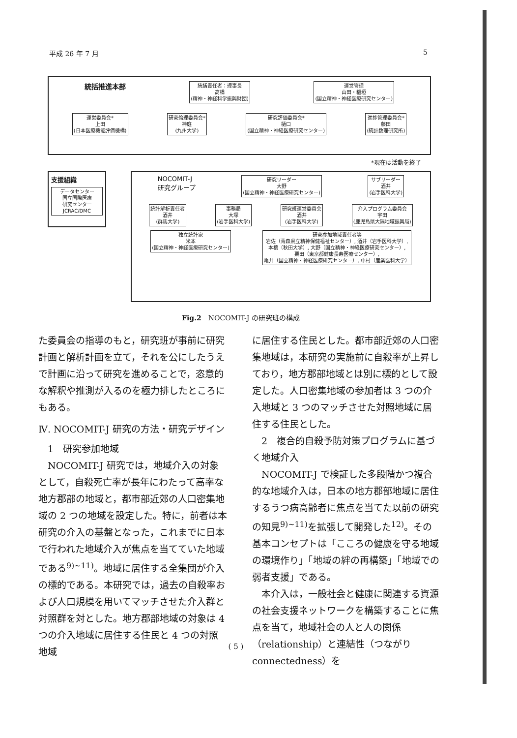平成 26 年 7 月 5
統括推進本部
統括責任者：理事長
高橋
(精神・神経科学振興財団)
運営管理
山田・稲垣
(国立精神・神経医療研究センター)
運営委員会*
上田
(日本医療機能評価機構)
研究倫理委員会*
神庭
(九州大学)
研究評価委員会*
樋口
(国立精神・神経医療研究センター)
進捗管理委員会*
藤田
(統計数理研究所)
*現在は活動を終了
支援組織
データセンター
国立国際医療
研究センター
JCRAC/DMC
NOCOMIT-J
研究グループ
研究リーダー
大野
(国立精神・神経医療研究センター)
サブリーダー
酒井
(岩手医科大学)
統計解析責任者
酒井
(群馬大学)
事務局
大塚
(岩手医科大学)
研究班運営委員会
酒井
(岩手医科大学)
介入プログラム委員会
宇田
(鹿児島県大隅地域振興局)
独立統計家
米本
(国立精神・神経医療研究センター)
研究参加地域責任者等
岩佐（青森県立精神保健福祉センター）, 酒井（岩手医科大学）,
本橋（秋田大学）, 大野（国立精神・神経医療研究センター）,
粟田（東京都健康長寿医療センター）,
亀井（国立精神・神経医療研究センター）, 中村（産業医科大学）
Fig.2　NOCOMIT-J の研究班の構成
た委員会の指導のもと，研究班が事前に研究計画と解析計画を立て，それを公にしたうえで計画に沿って研究を進めることで，恣意的な解釈や推測が入るのを極力排したところにもある。
Ⅳ. NOCOMIT-J 研究の方法・研究デザイン
　1　研究参加地域
　NOCOMIT-J 研究では，地域介入の対象として，自殺死亡率が長年にわたって高率な地方郡部の地域と，都市部近郊の人口密集地域の 2 つの地域を設定した。特に，前者は本研究の介入の基盤となった，これまでに日本で行われた地域介入が焦点を当てていた地域である<sup>9)~11)</sup>。地域に居住する全集団が介入の標的である。本研究では，過去の自殺率および人口規模を用いてマッチさせた介入群と対照群を対とした。地方郡部地域の対象は 4 つの介入地域に居住する住民と 4 つの対照地域
に居住する住民とした。都市部近郊の人口密集地域は，本研究の実施前に自殺率が上昇しており，地方郡部地域とは別に標的として設定した。人口密集地域の参加者は 3 つの介入地域と 3 つのマッチさせた対照地域に居住する住民とした。
　2　複合的自殺予防対策プログラムに基づく地域介入
　NOCOMIT-J で検証した多段階かつ複合的な地域介入は，日本の地方郡部地域に居住するうつ病高齢者に焦点を当てた以前の研究の知見<sup>9)~11)</sup>を拡張して開発した<sup>12)</sup>。その基本コンセプトは「こころの健康を守る地域の環境作り」「地域の絆の再構築」「地域での弱者支援」である。
　本介入は，一般社会と健康に関連する資源の社会支援ネットワークを構築することに焦点を当て，地域社会の人と人の関係（relationship）と連結性（つながり connectedness）を
( 5 )